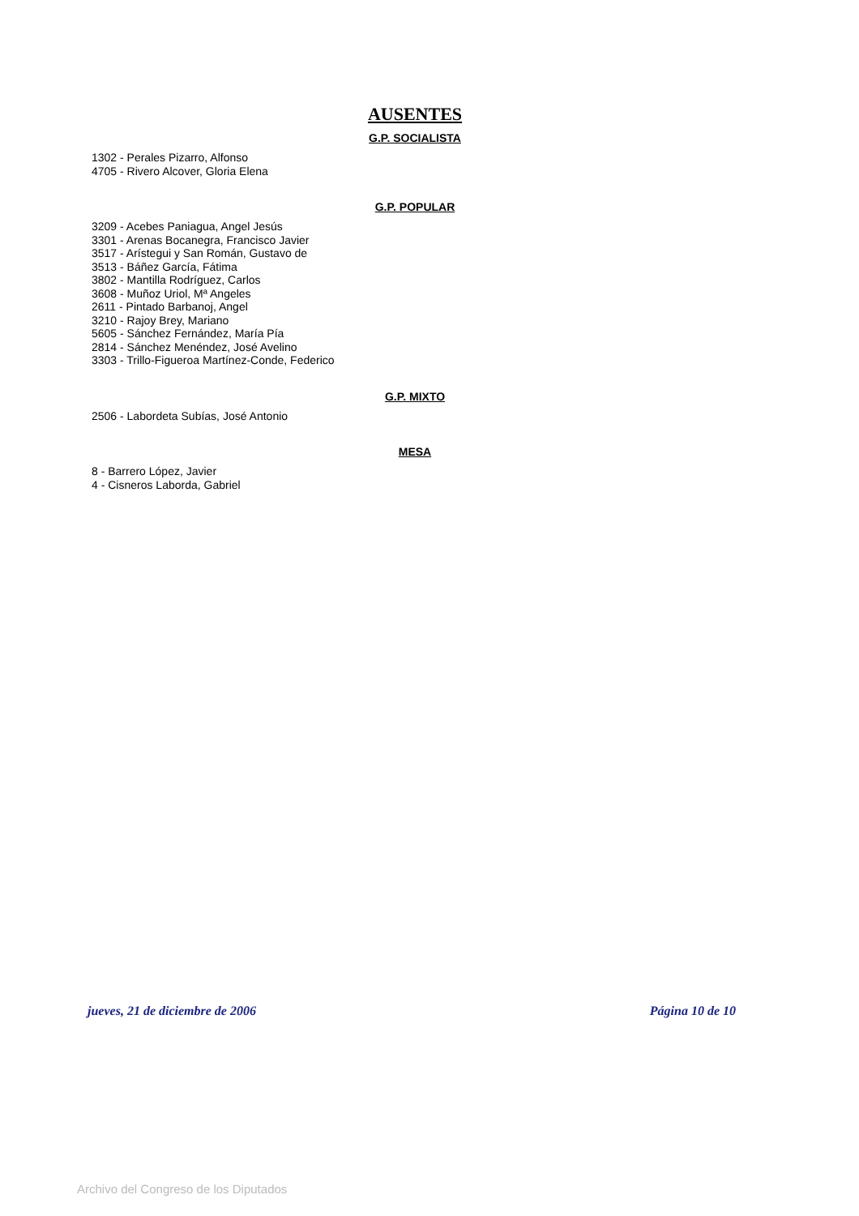AUSENTES
G.P. SOCIALISTA
1302 - Perales Pizarro, Alfonso
4705 - Rivero Alcover, Gloria Elena
G.P. POPULAR
3209 - Acebes Paniagua, Angel Jesús
3301 - Arenas Bocanegra, Francisco Javier
3517 - Arístegui y San Román, Gustavo de
3513 - Báñez García, Fátima
3802 - Mantilla Rodríguez, Carlos
3608 - Muñoz Uriol, Mª Angeles
2611 - Pintado Barbanoj, Angel
3210 - Rajoy Brey, Mariano
5605 - Sánchez Fernández, María Pía
2814 - Sánchez Menéndez, José Avelino
3303 - Trillo-Figueroa Martínez-Conde, Federico
G.P. MIXTO
2506 - Labordeta Subías, José Antonio
MESA
8 - Barrero López, Javier
4 - Cisneros Laborda, Gabriel
jueves, 21 de diciembre de 2006 Página 10 de 10
Archivo del Congreso de los Diputados